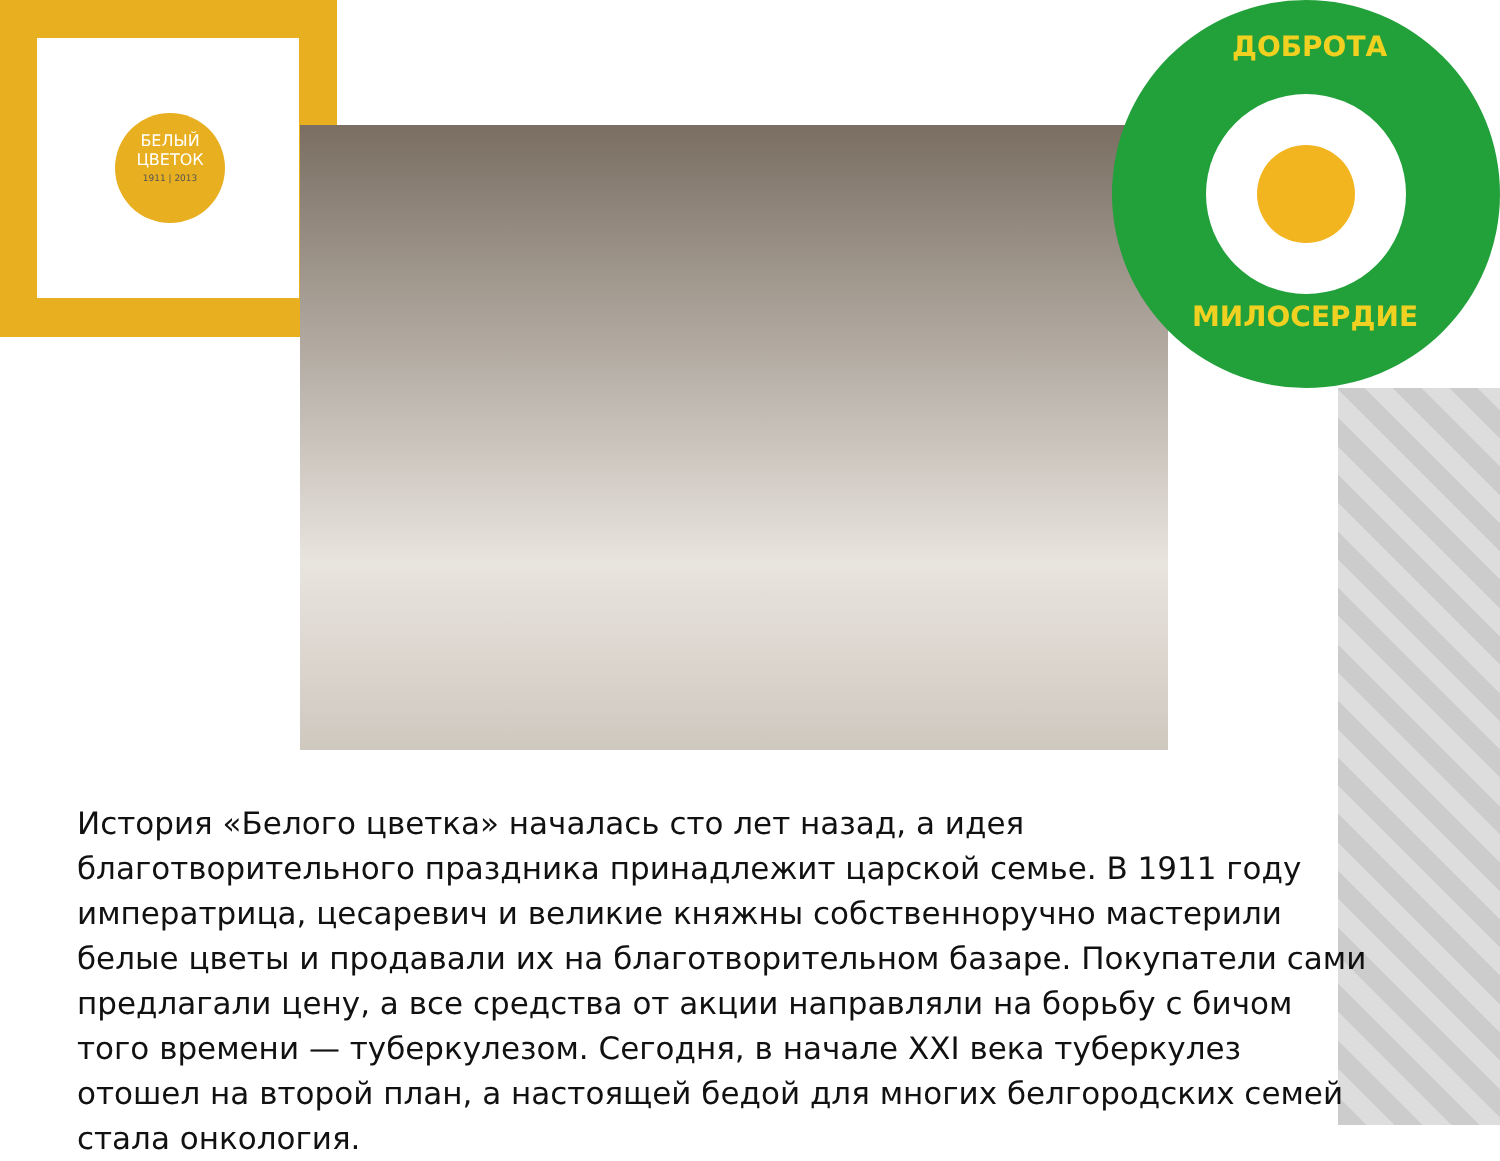БЕЛЫЙ
ЦВЕТОК
1911 | 2013
ДОБРОТА
МИЛОСЕРДИЕ
История «Белого цветка» началась сто лет назад, а идея благотворительного праздника принадлежит царской семье. В 1911 году императрица, цесаревич и великие княжны собственноручно мастерили белые цветы и продавали их на благотворительном базаре. Покупатели сами предлагали цену, а все средства от акции направляли на борьбу с бичом того времени — туберкулезом. Сегодня, в начале XXI века туберкулез отошел на второй план, а настоящей бедой для многих белгородских семей стала онкология.